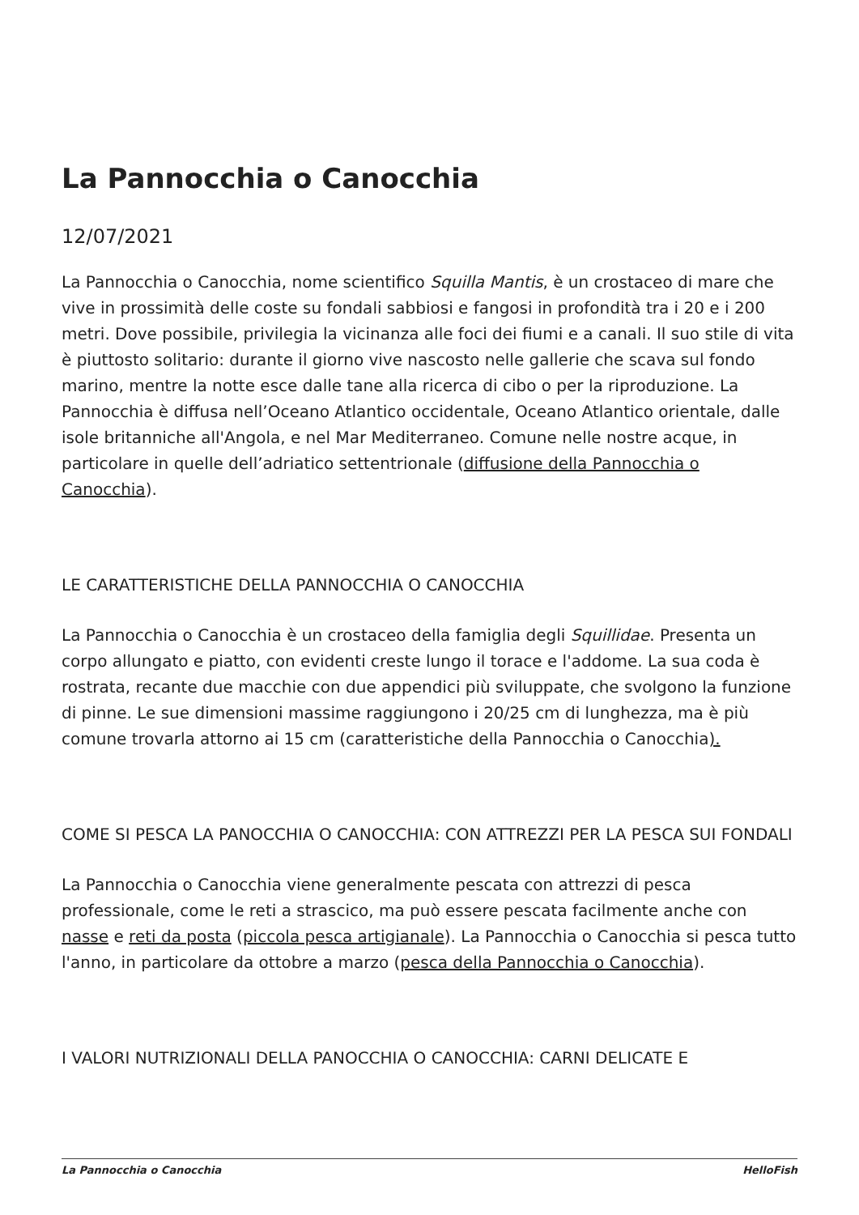La Pannocchia o Canocchia
12/07/2021
La Pannocchia o Canocchia, nome scientifico Squilla Mantis, è un crostaceo di mare che vive in prossimità delle coste su fondali sabbiosi e fangosi in profondità tra i 20 e i 200 metri. Dove possibile, privilegia la vicinanza alle foci dei fiumi e a canali. Il suo stile di vita è piuttosto solitario: durante il giorno vive nascosto nelle gallerie che scava sul fondo marino, mentre la notte esce dalle tane alla ricerca di cibo o per la riproduzione. La Pannocchia è diffusa nell’Oceano Atlantico occidentale, Oceano Atlantico orientale, dalle isole britanniche all'Angola, e nel Mar Mediterraneo. Comune nelle nostre acque, in particolare in quelle dell’adriatico settentrionale (diffusione della Pannocchia o Canocchia).
LE CARATTERISTICHE DELLA PANNOCCHIA O CANOCCHIA
La Pannocchia o Canocchia è un crostaceo della famiglia degli Squillidae. Presenta un corpo allungato e piatto, con evidenti creste lungo il torace e l'addome. La sua coda è rostrata, recante due macchie con due appendici più sviluppate, che svolgono la funzione di pinne. Le sue dimensioni massime raggiungono i 20/25 cm di lunghezza, ma è più comune trovarla attorno ai 15 cm (caratteristiche della Pannocchia o Canocchia).
COME SI PESCA LA PANOCCHIA O CANOCCHIA: CON ATTREZZI PER LA PESCA SUI FONDALI
La Pannocchia o Canocchia viene generalmente pescata con attrezzi di pesca professionale, come le reti a strascico, ma può essere pescata facilmente anche con nasse e reti da posta (piccola pesca artigianale). La Pannocchia o Canocchia si pesca tutto l'anno, in particolare da ottobre a marzo (pesca della Pannocchia o Canocchia).
I VALORI NUTRIZIONALI DELLA PANOCCHIA O CANOCCHIA: CARNI DELICATE E
La Pannocchia o Canocchia HelloFish